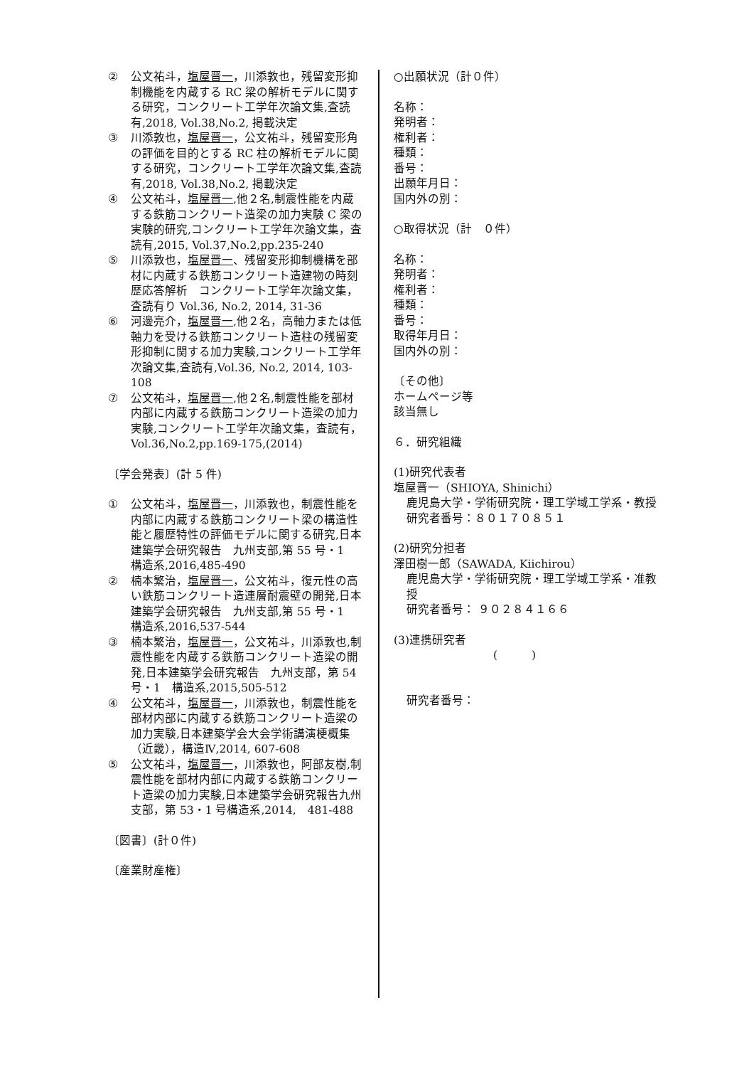② 公文祐斗，塩屋晋一，川添敦也，残留変形抑制機能を内蔵する RC 梁の解析モデルに関する研究，コンクリート工学年次論文集,査読有,2018, Vol.38,No.2, 掲載決定
③ 川添敦也，塩屋晋一，公文祐斗，残留変形角の評価を目的とする RC 柱の解析モデルに関する研究，コンクリート工学年次論文集,査読有,2018, Vol.38,No.2, 掲載決定
④ 公文祐斗，塩屋晋一,他２名,制震性能を内蔵する鉄筋コンクリート造梁の加力実験 C 梁の実験的研究,コンクリート工学年次論文集，査読有,2015, Vol.37,No.2,pp.235-240
⑤ 川添敦也，塩屋晋一、残留変形抑制機構を部材に内蔵する鉄筋コンクリート造建物の時刻歴応答解析　コンクリート工学年次論文集，査読有り Vol.36, No.2, 2014, 31-36
⑥ 河邊亮介，塩屋晋一,他２名，高軸力または低軸力を受ける鉄筋コンクリート造柱の残留変形抑制に関する加力実験,コンクリート工学年次論文集,査読有,Vol.36, No.2, 2014, 103-108
⑦ 公文祐斗，塩屋晋一,他２名,制震性能を部材内部に内蔵する鉄筋コンクリート造梁の加力実験,コンクリート工学年次論文集，査読有，Vol.36,No.2,pp.169-175,(2014)
〔学会発表〕(計 5 件)
① 公文祐斗，塩屋晋一，川添敦也，制震性能を内部に内蔵する鉄筋コンクリート梁の構造性能と履歴特性の評価モデルに関する研究,日本建築学会研究報告　九州支部,第 55 号・1　構造系,2016,485-490
② 楠本繁治，塩屋晋一，公文祐斗，復元性の高い鉄筋コンクリート造連層耐震壁の開発,日本建築学会研究報告　九州支部,第 55 号・1　構造系,2016,537-544
③ 楠本繁治，塩屋晋一，公文祐斗，川添敦也,制震性能を内蔵する鉄筋コンクリート造梁の開発,日本建築学会研究報告　九州支部，第 54 号・1　構造系,2015,505-512
④ 公文祐斗，塩屋晋一，川添敦也，制震性能を部材内部に内蔵する鉄筋コンクリート造梁の加力実験,日本建築学会大会学術講演梗概集（近畿），構造Ⅳ,2014, 607-608
⑤ 公文祐斗，塩屋晋一，川添敦也，阿部友樹,制震性能を部材内部に内蔵する鉄筋コンクリート造梁の加力実験,日本建築学会研究報告九州支部，第 53・1 号構造系,2014,　481-488
〔図書〕(計０件)
〔産業財産権〕
○出願状況（計０件）
名称：
発明者：
権利者：
種類：
番号：
出願年月日：
国内外の別：
○取得状況（計　０件）
名称：
発明者：
権利者：
種類：
番号：
取得年月日：
国内外の別：
〔その他〕
ホームページ等
該当無し
６．研究組織
(1)研究代表者
塩屋晋一（SHIOYA, Shinichi）
鹿児島大学・学術研究院・理工学域工学系・教授
研究者番号：８０１７０８５１
(2)研究分担者
澤田樹一郎（SAWADA, Kiichirou）
鹿児島大学・学術研究院・理工学域工学系・准教授
研究者番号： ９０２８４１６６
(3)連携研究者
(　　　)
研究者番号：